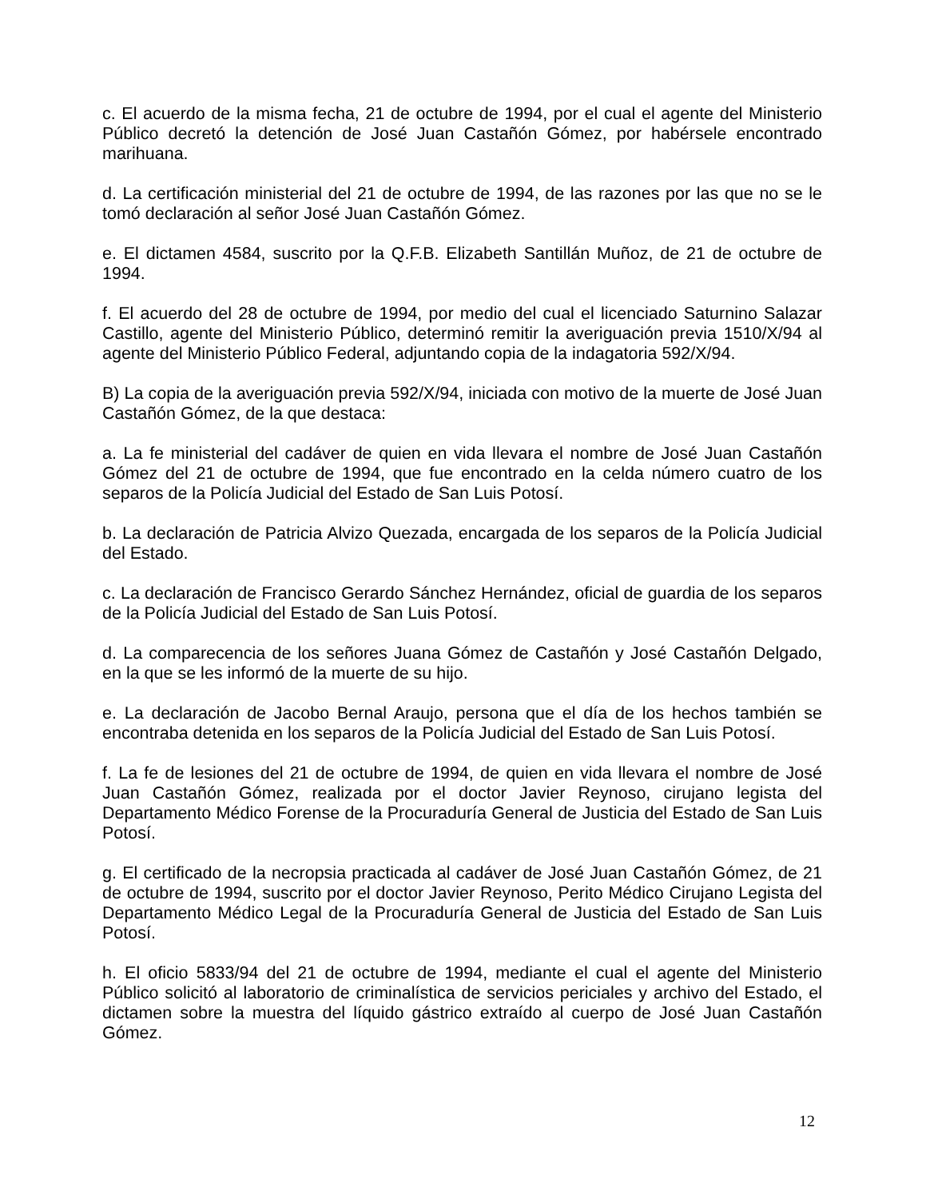c. El acuerdo de la misma fecha, 21 de octubre de 1994, por el cual el agente del Ministerio Público decretó la detención de José Juan Castañón Gómez, por habérsele encontrado marihuana.
d. La certificación ministerial del 21 de octubre de 1994, de las razones por las que no se le tomó declaración al señor José Juan Castañón Gómez.
e. El dictamen 4584, suscrito por la Q.F.B. Elizabeth Santillán Muñoz, de 21 de octubre de 1994.
f. El acuerdo del 28 de octubre de 1994, por medio del cual el licenciado Saturnino Salazar Castillo, agente del Ministerio Público, determinó remitir la averiguación previa 1510/X/94 al agente del Ministerio Público Federal, adjuntando copia de la indagatoria 592/X/94.
B) La copia de la averiguación previa 592/X/94, iniciada con motivo de la muerte de José Juan Castañón Gómez, de la que destaca:
a. La fe ministerial del cadáver de quien en vida llevara el nombre de José Juan Castañón Gómez del 21 de octubre de 1994, que fue encontrado en la celda número cuatro de los separos de la Policía Judicial del Estado de San Luis Potosí.
b. La declaración de Patricia Alvizo Quezada, encargada de los separos de la Policía Judicial del Estado.
c. La declaración de Francisco Gerardo Sánchez Hernández, oficial de guardia de los separos de la Policía Judicial del Estado de San Luis Potosí.
d. La comparecencia de los señores Juana Gómez de Castañón y José Castañón Delgado, en la que se les informó de la muerte de su hijo.
e. La declaración de Jacobo Bernal Araujo, persona que el día de los hechos también se encontraba detenida en los separos de la Policía Judicial del Estado de San Luis Potosí.
f. La fe de lesiones del 21 de octubre de 1994, de quien en vida llevara el nombre de José Juan Castañón Gómez, realizada por el doctor Javier Reynoso, cirujano legista del Departamento Médico Forense de la Procuraduría General de Justicia del Estado de San Luis Potosí.
g. El certificado de la necropsia practicada al cadáver de José Juan Castañón Gómez, de 21 de octubre de 1994, suscrito por el doctor Javier Reynoso, Perito Médico Cirujano Legista del Departamento Médico Legal de la Procuraduría General de Justicia del Estado de San Luis Potosí.
h. El oficio 5833/94 del 21 de octubre de 1994, mediante el cual el agente del Ministerio Público solicitó al laboratorio de criminalística de servicios periciales y archivo del Estado, el dictamen sobre la muestra del líquido gástrico extraído al cuerpo de José Juan Castañón Gómez.
12